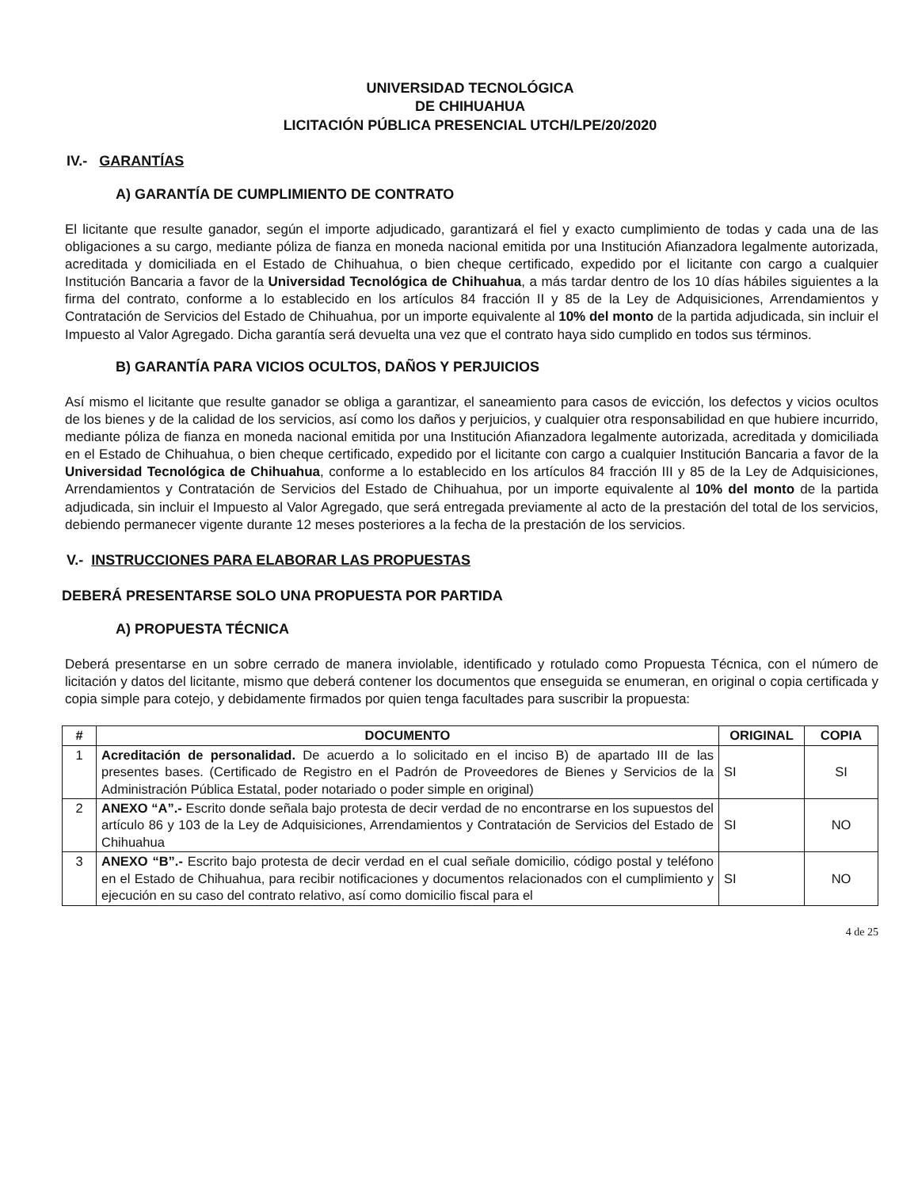UNIVERSIDAD TECNOLÓGICA
DE CHIHUAHUA
LICITACIÓN PÚBLICA PRESENCIAL UTCH/LPE/20/2020
IV.- GARANTÍAS
A) GARANTÍA DE CUMPLIMIENTO DE CONTRATO
El licitante que resulte ganador, según el importe adjudicado, garantizará el fiel y exacto cumplimiento de todas y cada una de las obligaciones a su cargo, mediante póliza de fianza en moneda nacional emitida por una Institución Afianzadora legalmente autorizada, acreditada y domiciliada en el Estado de Chihuahua, o bien cheque certificado, expedido por el licitante con cargo a cualquier Institución Bancaria a favor de la Universidad Tecnológica de Chihuahua, a más tardar dentro de los 10 días hábiles siguientes a la firma del contrato, conforme a lo establecido en los artículos 84 fracción II y 85 de la Ley de Adquisiciones, Arrendamientos y Contratación de Servicios del Estado de Chihuahua, por un importe equivalente al 10% del monto de la partida adjudicada, sin incluir el Impuesto al Valor Agregado. Dicha garantía será devuelta una vez que el contrato haya sido cumplido en todos sus términos.
B) GARANTÍA PARA VICIOS OCULTOS, DAÑOS Y PERJUICIOS
Así mismo el licitante que resulte ganador se obliga a garantizar, el saneamiento para casos de evicción, los defectos y vicios ocultos de los bienes y de la calidad de los servicios, así como los daños y perjuicios, y cualquier otra responsabilidad en que hubiere incurrido, mediante póliza de fianza en moneda nacional emitida por una Institución Afianzadora legalmente autorizada, acreditada y domiciliada en el Estado de Chihuahua, o bien cheque certificado, expedido por el licitante con cargo a cualquier Institución Bancaria a favor de la Universidad Tecnológica de Chihuahua, conforme a lo establecido en los artículos 84 fracción III y 85 de la Ley de Adquisiciones, Arrendamientos y Contratación de Servicios del Estado de Chihuahua, por un importe equivalente al 10% del monto de la partida adjudicada, sin incluir el Impuesto al Valor Agregado, que será entregada previamente al acto de la prestación del total de los servicios, debiendo permanecer vigente durante 12 meses posteriores a la fecha de la prestación de los servicios.
V.- INSTRUCCIONES PARA ELABORAR LAS PROPUESTAS
DEBERÁ PRESENTARSE SOLO UNA PROPUESTA POR PARTIDA
A) PROPUESTA TÉCNICA
Deberá presentarse en un sobre cerrado de manera inviolable, identificado y rotulado como Propuesta Técnica, con el número de licitación y datos del licitante, mismo que deberá contener los documentos que enseguida se enumeran, en original o copia certificada y copia simple para cotejo, y debidamente firmados por quien tenga facultades para suscribir la propuesta:
| # | DOCUMENTO | ORIGINAL | COPIA |
| --- | --- | --- | --- |
| 1 | Acreditación de personalidad. De acuerdo a lo solicitado en el inciso B) de apartado III de las presentes bases. (Certificado de Registro en el Padrón de Proveedores de Bienes y Servicios de la Administración Pública Estatal, poder notariado o poder simple en original) | SI | SI |
| 2 | ANEXO “A”.- Escrito donde señala bajo protesta de decir verdad de no encontrarse en los supuestos del artículo 86 y 103 de la Ley de Adquisiciones, Arrendamientos y Contratación de Servicios del Estado de Chihuahua | SI | NO |
| 3 | ANEXO “B”.- Escrito bajo protesta de decir verdad en el cual señale domicilio, código postal y teléfono en el Estado de Chihuahua, para recibir notificaciones y documentos relacionados con el cumplimiento y ejecución en su caso del contrato relativo, así como domicilio fiscal para el | SI | NO |
4 de 25